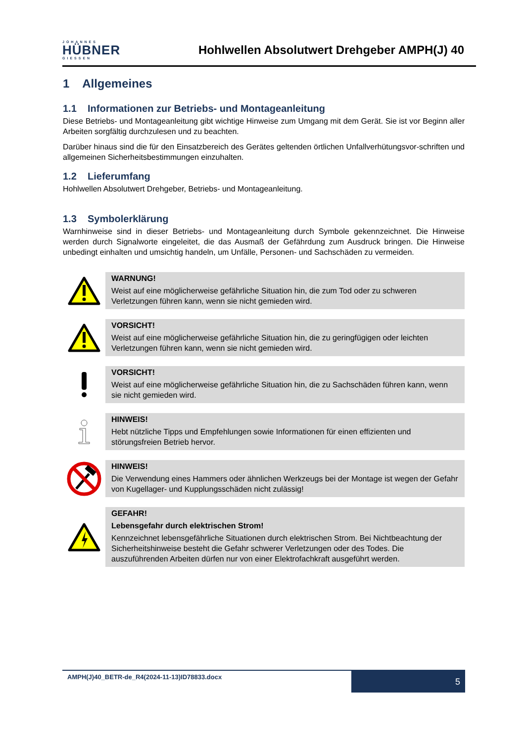JOHANNES
HÜBNER
GIESSEN
Hohlwellen Absolutwert Drehgeber AMPH(J) 40
1 Allgemeines
1.1 Informationen zur Betriebs- und Montageanleitung
Diese Betriebs- und Montageanleitung gibt wichtige Hinweise zum Umgang mit dem Gerät. Sie ist vor Beginn aller Arbeiten sorgfältig durchzulesen und zu beachten.
Darüber hinaus sind die für den Einsatzbereich des Gerätes geltenden örtlichen Unfallverhütungsvor-schriften und allgemeinen Sicherheitsbestimmungen einzuhalten.
1.2 Lieferumfang
Hohlwellen Absolutwert Drehgeber, Betriebs- und Montageanleitung.
1.3 Symbolerklärung
Warnhinweise sind in dieser Betriebs- und Montageanleitung durch Symbole gekennzeichnet. Die Hinweise werden durch Signalworte eingeleitet, die das Ausmaß der Gefährdung zum Ausdruck bringen. Die Hinweise unbedingt einhalten und umsichtig handeln, um Unfälle, Personen- und Sachschäden zu vermeiden.
WARNUNG!
Weist auf eine möglicherweise gefährliche Situation hin, die zum Tod oder zu schweren Verletzungen führen kann, wenn sie nicht gemieden wird.
VORSICHT!
Weist auf eine möglicherweise gefährliche Situation hin, die zu geringfügigen oder leichten Verletzungen führen kann, wenn sie nicht gemieden wird.
VORSICHT!
Weist auf eine möglicherweise gefährliche Situation hin, die zu Sachschäden führen kann, wenn sie nicht gemieden wird.
HINWEIS!
Hebt nützliche Tipps und Empfehlungen sowie Informationen für einen effizienten und störungsfreien Betrieb hervor.
HINWEIS!
Die Verwendung eines Hammers oder ähnlichen Werkzeugs bei der Montage ist wegen der Gefahr von Kugellager- und Kupplungsschäden nicht zulässig!
GEFAHR!
Lebensgefahr durch elektrischen Strom!
Kennzeichnet lebensgefährliche Situationen durch elektrischen Strom. Bei Nichtbeachtung der Sicherheitshinweise besteht die Gefahr schwerer Verletzungen oder des Todes. Die auszuführenden Arbeiten dürfen nur von einer Elektrofachkraft ausgeführt werden.
AMPH(J)40_BETR-de_R4(2024-11-13)ID78833.docx
5